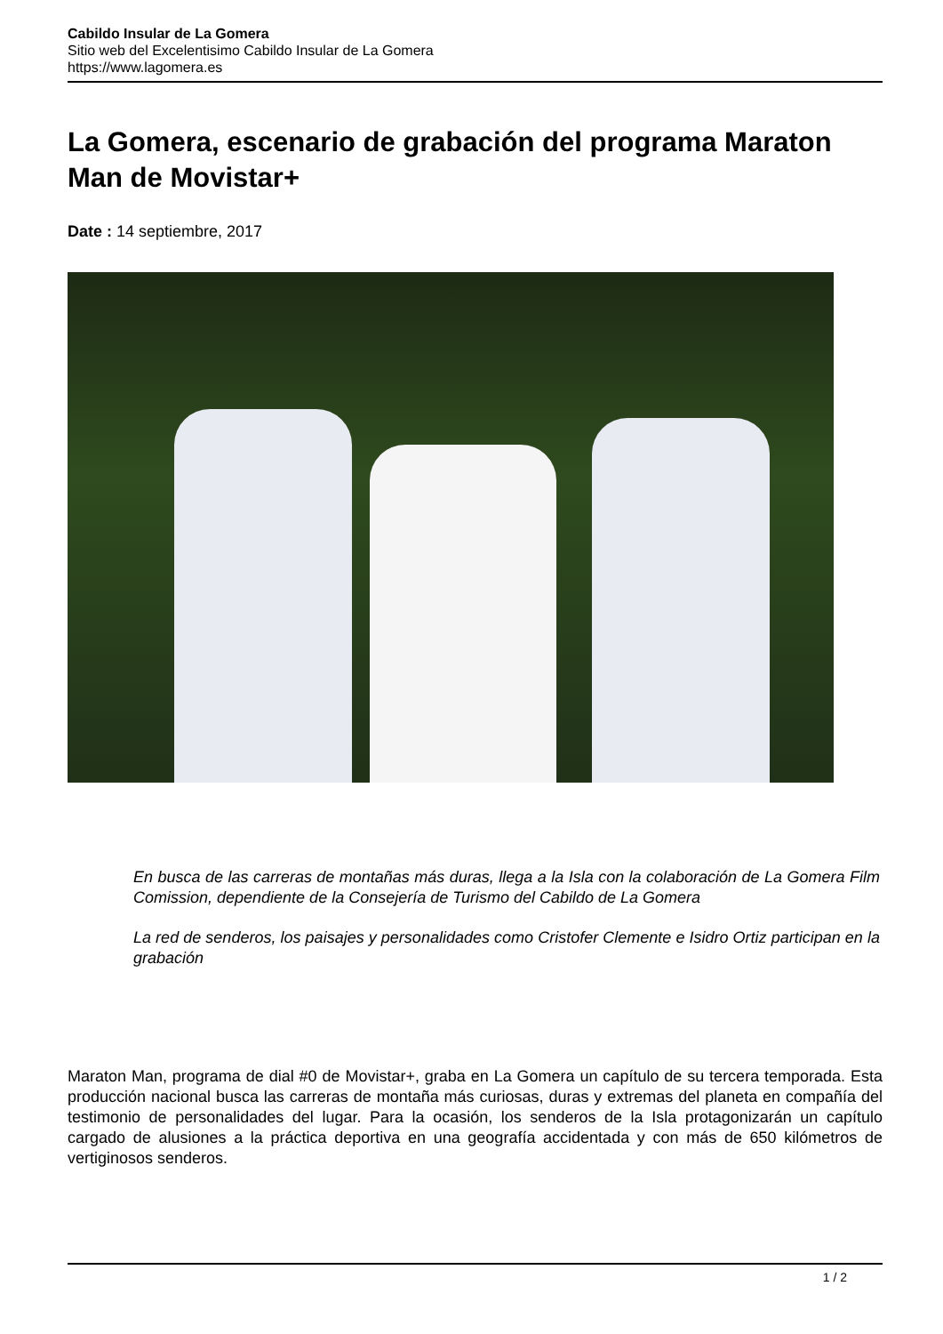Cabildo Insular de La Gomera
Sitio web del Excelentisimo Cabildo Insular de La Gomera
https://www.lagomera.es
La Gomera, escenario de grabación del programa Maraton Man de Movistar+
Date : 14 septiembre, 2017
En busca de las carreras de montañas más duras, llega a la Isla con la colaboración de La Gomera Film Comission, dependiente de la Consejería de Turismo del Cabildo de La Gomera
La red de senderos, los paisajes y personalidades como Cristofer Clemente e Isidro Ortiz participan en la grabación
Maraton Man, programa de dial #0 de Movistar+, graba en La Gomera un capítulo de su tercera temporada. Esta producción nacional busca las carreras de montaña más curiosas, duras y extremas del planeta en compañía del testimonio de personalidades del lugar. Para la ocasión, los senderos de la Isla protagonizarán un capítulo cargado de alusiones a la práctica deportiva en una geografía accidentada y con más de 650 kilómetros de vertiginosos senderos.
1 / 2